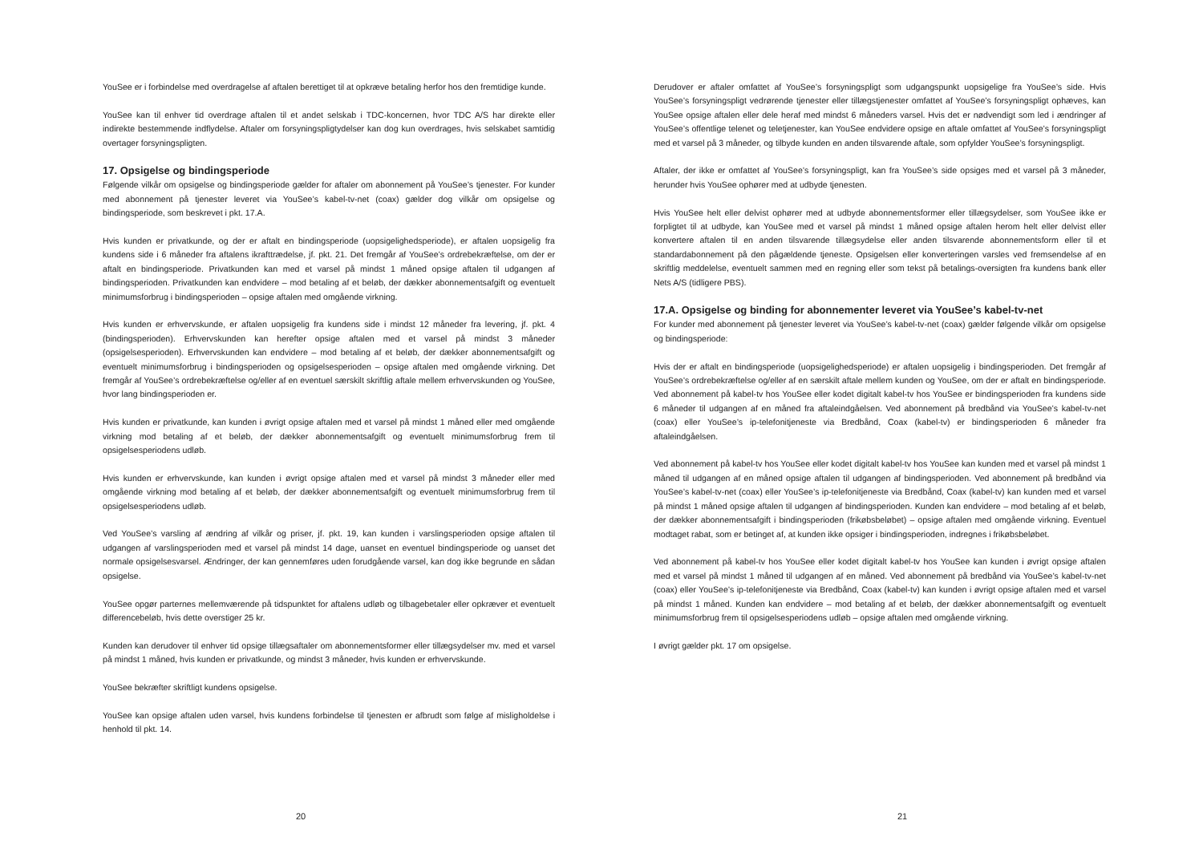YouSee er i forbindelse med overdragelse af aftalen berettiget til at opkræve betaling herfor hos den fremtidige kunde.
YouSee kan til enhver tid overdrage aftalen til et andet selskab i TDC-koncernen, hvor TDC A/S har direkte eller indirekte bestemmende indflydelse. Aftaler om forsyningspligtydelser kan dog kun overdrages, hvis selskabet samtidig overtager forsyningspligten.
17. Opsigelse og bindingsperiode
Følgende vilkår om opsigelse og bindingsperiode gælder for aftaler om abonnement på YouSee’s tjenester. For kunder med abonnement på tjenester leveret via YouSee’s kabel-tv-net (coax) gælder dog vilkår om opsigelse og bindingsperiode, som beskrevet i pkt. 17.A.
Hvis kunden er privatkunde, og der er aftalt en bindingsperiode (uopsigelighedsperiode), er aftalen uopsigelig fra kundens side i 6 måneder fra aftalens ikrafttrædelse, jf. pkt. 21. Det fremgår af YouSee’s ordrebekræftelse, om der er aftalt en bindingsperiode. Privatkunden kan med et varsel på mindst 1 måned opsige aftalen til udgangen af bindingsperioden. Privatkunden kan endvidere – mod betaling af et beløb, der dækker abonnementsafgift og eventuelt minimumsforbrug i bindingsperioden – opsige aftalen med omgående virkning.
Hvis kunden er erhvervskunde, er aftalen uopsigelig fra kundens side i mindst 12 måneder fra levering, jf. pkt. 4 (bindingsperioden). Erhvervskunden kan herefter opsige aftalen med et varsel på mindst 3 måneder (opsigelsesperioden). Erhvervskunden kan endvidere – mod betaling af et beløb, der dækker abonnementsafgift og eventuelt minimumsforbrug i bindingsperioden og opsigelsesperioden – opsige aftalen med omgående virkning. Det fremgår af YouSee’s ordrebekræftelse og/eller af en eventuel særskilt skriftlig aftale mellem erhvervskunden og YouSee, hvor lang bindingsperioden er.
Hvis kunden er privatkunde, kan kunden i øvrigt opsige aftalen med et varsel på mindst 1 måned eller med omgående virkning mod betaling af et beløb, der dækker abonnementsafgift og eventuelt minimumsforbrug frem til opsigelsesperiodens udløb.
Hvis kunden er erhvervskunde, kan kunden i øvrigt opsige aftalen med et varsel på mindst 3 måneder eller med omgående virkning mod betaling af et beløb, der dækker abonnementsafgift og eventuelt minimumsforbrug frem til opsigelsesperiodens udløb.
Ved YouSee’s varsling af ændring af vilkår og priser, jf. pkt. 19, kan kunden i varslingsperioden opsige aftalen til udgangen af varslingsperioden med et varsel på mindst 14 dage, uanset en eventuel bindingsperiode og uanset det normale opsigelsesvarsel. Ændringer, der kan gennemføres uden forudgående varsel, kan dog ikke begrunde en sådan opsigelse.
YouSee opgør parternes mellemværende på tidspunktet for aftalens udløb og tilbagebetaler eller opkræver et eventuelt differencebeløb, hvis dette overstiger 25 kr.
Kunden kan derudover til enhver tid opsige tillægsaftaler om abonnementsformer eller tillægsydelser mv. med et varsel på mindst 1 måned, hvis kunden er privatkunde, og mindst 3 måneder, hvis kunden er erhvervskunde.
YouSee bekræfter skriftligt kundens opsigelse.
YouSee kan opsige aftalen uden varsel, hvis kundens forbindelse til tjenesten er afbrudt som følge af misligholdelse i henhold til pkt. 14.
20
Derudover er aftaler omfattet af YouSee’s forsyningspligt som udgangspunkt uopsigelige fra YouSee’s side. Hvis YouSee’s forsyningspligt vedrørende tjenester eller tillægstjenester omfattet af YouSee’s forsyningspligt ophæves, kan YouSee opsige aftalen eller dele heraf med mindst 6 måneders varsel. Hvis det er nødvendigt som led i ændringer af YouSee’s offentlige telenet og teletjenester, kan YouSee endvidere opsige en aftale omfattet af YouSee’s forsyningspligt med et varsel på 3 måneder, og tilbyde kunden en anden tilsvarende aftale, som opfylder YouSee’s forsyningspligt.
Aftaler, der ikke er omfattet af YouSee’s forsyningspligt, kan fra YouSee’s side opsiges med et varsel på 3 måneder, herunder hvis YouSee ophører med at udbyde tjenesten.
Hvis YouSee helt eller delvist ophører med at udbyde abonnementsformer eller tillægsydelser, som YouSee ikke er forpligtet til at udbyde, kan YouSee med et varsel på mindst 1 måned opsige aftalen herom helt eller delvist eller konvertere aftalen til en anden tilsvarende tillægsydelse eller anden tilsvarende abonnementsform eller til et standardabonnement på den pågældende tjeneste. Opsigelsen eller konverteringen varsles ved fremsendelse af en skriftlig meddelelse, eventuelt sammen med en regning eller som tekst på betalings-oversigten fra kundens bank eller Nets A/S (tidligere PBS).
17.A. Opsigelse og binding for abonnementer leveret via YouSee’s kabel-tv-net
For kunder med abonnement på tjenester leveret via YouSee’s kabel-tv-net (coax) gælder følgende vilkår om opsigelse og bindingsperiode:
Hvis der er aftalt en bindingsperiode (uopsigelighedsperiode) er aftalen uopsigelig i bindingsperioden. Det fremgår af YouSee’s ordrebekræftelse og/eller af en særskilt aftale mellem kunden og YouSee, om der er aftalt en bindingsperiode. Ved abonnement på kabel-tv hos YouSee eller kodet digitalt kabel-tv hos YouSee er bindingsperioden fra kundens side 6 måneder til udgangen af en måned fra aftaleindgåelsen. Ved abonnement på bredbånd via YouSee’s kabel-tv-net (coax) eller YouSee’s ip-telefonitjeneste via Bredbånd, Coax (kabel-tv) er bindingsperioden 6 måneder fra aftaleindgåelsen.
Ved abonnement på kabel-tv hos YouSee eller kodet digitalt kabel-tv hos YouSee kan kunden med et varsel på mindst 1 måned til udgangen af en måned opsige aftalen til udgangen af bindingsperioden. Ved abonnement på bredbånd via YouSee’s kabel-tv-net (coax) eller YouSee’s ip-telefonitjeneste via Bredbånd, Coax (kabel-tv) kan kunden med et varsel på mindst 1 måned opsige aftalen til udgangen af bindingsperioden. Kunden kan endvidere – mod betaling af et beløb, der dækker abonnementsafgift i bindingsperioden (frikøbsbeløbet) – opsige aftalen med omgående virkning. Eventuel modtaget rabat, som er betinget af, at kunden ikke opsiger i bindingsperioden, indregnes i frikøbsbeløbet.
Ved abonnement på kabel-tv hos YouSee eller kodet digitalt kabel-tv hos YouSee kan kunden i øvrigt opsige aftalen med et varsel på mindst 1 måned til udgangen af en måned. Ved abonnement på bredbånd via YouSee’s kabel-tv-net (coax) eller YouSee’s ip-telefonitjeneste via Bredbånd, Coax (kabel-tv) kan kunden i øvrigt opsige aftalen med et varsel på mindst 1 måned. Kunden kan endvidere – mod betaling af et beløb, der dækker abonnementsafgift og eventuelt minimumsforbrug frem til opsigelsesperiodens udløb – opsige aftalen med omgående virkning.
I øvrigt gælder pkt. 17 om opsigelse.
21